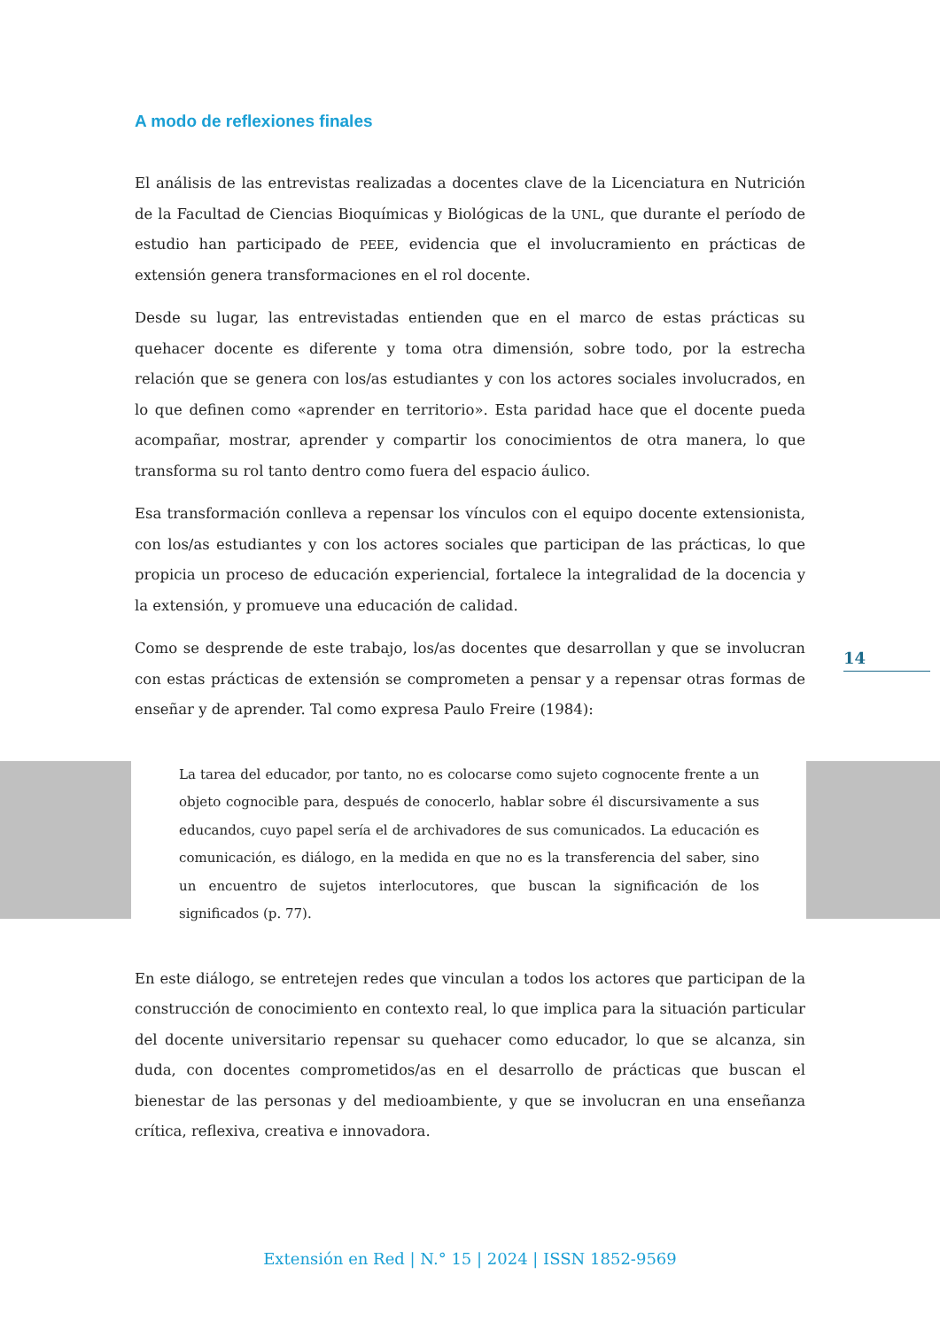A modo de reflexiones finales
El análisis de las entrevistas realizadas a docentes clave de la Licenciatura en Nutrición de la Facultad de Ciencias Bioquímicas y Biológicas de la UNL, que durante el período de estudio han participado de PEEE, evidencia que el involucramiento en prácticas de extensión genera transformaciones en el rol docente.
Desde su lugar, las entrevistadas entienden que en el marco de estas prácticas su quehacer docente es diferente y toma otra dimensión, sobre todo, por la estrecha relación que se genera con los/as estudiantes y con los actores sociales involucrados, en lo que definen como «aprender en territorio». Esta paridad hace que el docente pueda acompañar, mostrar, aprender y compartir los conocimientos de otra manera, lo que transforma su rol tanto dentro como fuera del espacio áulico.
Esa transformación conlleva a repensar los vínculos con el equipo docente extensionista, con los/as estudiantes y con los actores sociales que participan de las prácticas, lo que propicia un proceso de educación experiencial, fortalece la integralidad de la docencia y la extensión, y promueve una educación de calidad.
Como se desprende de este trabajo, los/as docentes que desarrollan y que se involucran con estas prácticas de extensión se comprometen a pensar y a repensar otras formas de enseñar y de aprender. Tal como expresa Paulo Freire (1984):
La tarea del educador, por tanto, no es colocarse como sujeto cognocente frente a un objeto cognocible para, después de conocerlo, hablar sobre él discursivamente a sus educandos, cuyo papel sería el de archivadores de sus comunicados. La educación es comunicación, es diálogo, en la medida en que no es la transferencia del saber, sino un encuentro de sujetos interlocutores, que buscan la significación de los significados (p. 77).
En este diálogo, se entretejen redes que vinculan a todos los actores que participan de la construcción de conocimiento en contexto real, lo que implica para la situación particular del docente universitario repensar su quehacer como educador, lo que se alcanza, sin duda, con docentes comprometidos/as en el desarrollo de prácticas que buscan el bienestar de las personas y del medioambiente, y que se involucran en una enseñanza crítica, reflexiva, creativa e innovadora.
14
Extensión en Red | N.° 15 | 2024 | ISSN 1852-9569